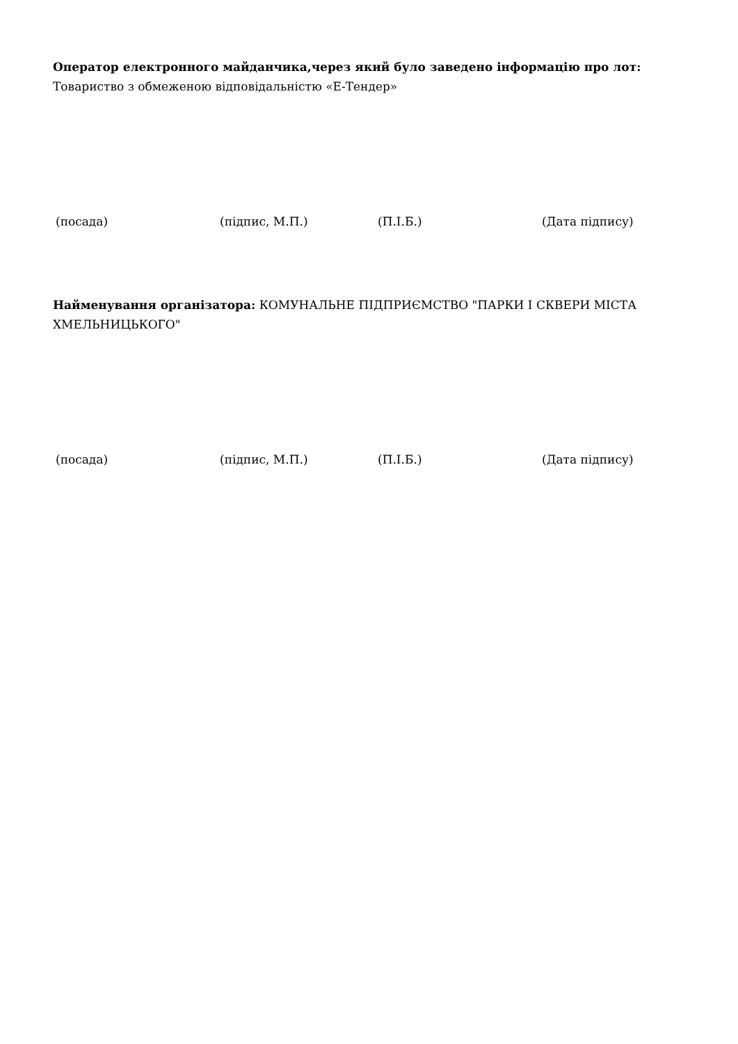Оператор електронного майданчика,через який було заведено інформацію про лот:
Товариство з обмеженою відповідальністю «Е-Тендер»
(посада) (підпис, М.П.) (П.І.Б.) (Дата підпису)
Найменування організатора: КОМУНАЛЬНЕ ПІДПРИЄМСТВО "ПАРКИ І СКВЕРИ МІСТА ХМЕЛЬНИЦЬКОГО"
(посада) (підпис, М.П.) (П.І.Б.) (Дата підпису)